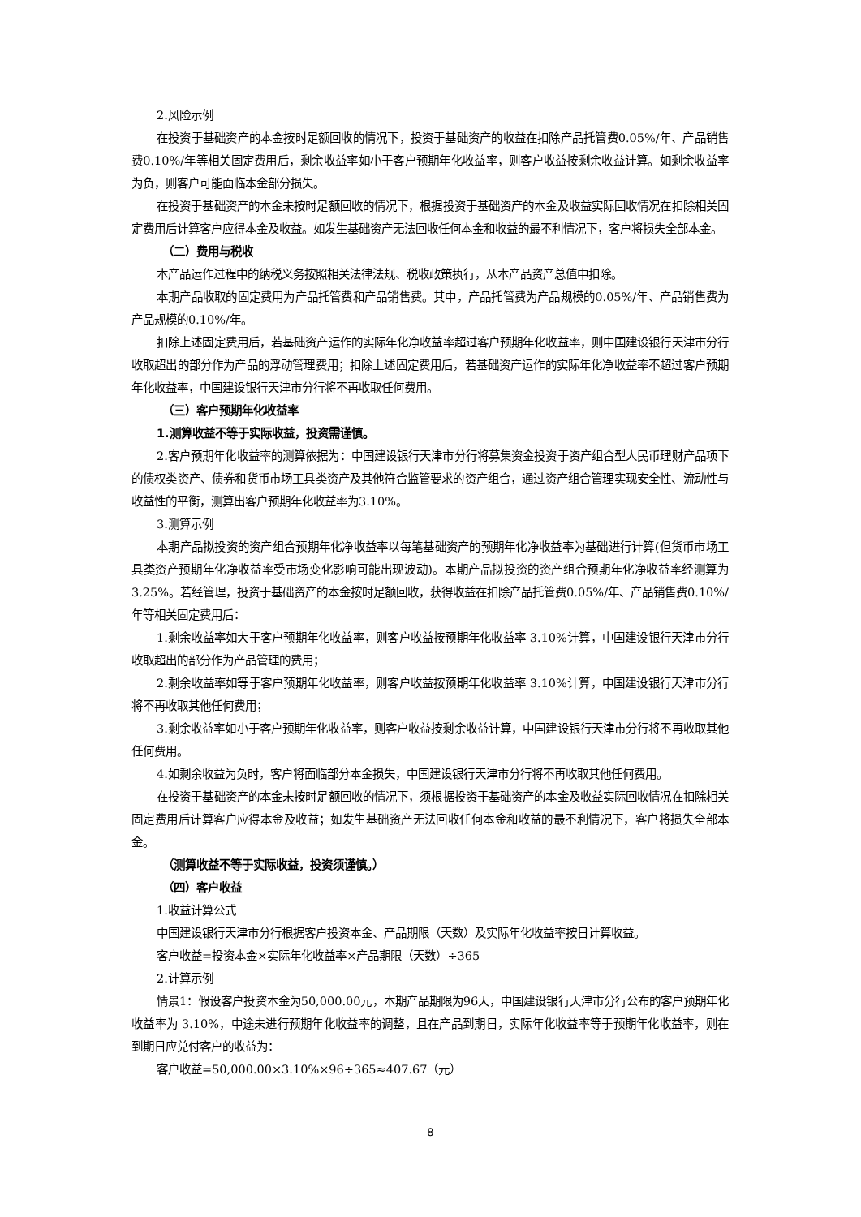2.风险示例
在投资于基础资产的本金按时足额回收的情况下，投资于基础资产的收益在扣除产品托管费0.05%/年、产品销售费0.10%/年等相关固定费用后，剩余收益率如小于客户预期年化收益率，则客户收益按剩余收益计算。如剩余收益率为负，则客户可能面临本金部分损失。
在投资于基础资产的本金未按时足额回收的情况下，根据投资于基础资产的本金及收益实际回收情况在扣除相关固定费用后计算客户应得本金及收益。如发生基础资产无法回收任何本金和收益的最不利情况下，客户将损失全部本金。
（二）费用与税收
本产品运作过程中的纳税义务按照相关法律法规、税收政策执行，从本产品资产总值中扣除。
本期产品收取的固定费用为产品托管费和产品销售费。其中，产品托管费为产品规模的0.05%/年、产品销售费为产品规模的0.10%/年。
扣除上述固定费用后，若基础资产运作的实际年化净收益率超过客户预期年化收益率，则中国建设银行天津市分行收取超出的部分作为产品的浮动管理费用；扣除上述固定费用后，若基础资产运作的实际年化净收益率不超过客户预期年化收益率，中国建设银行天津市分行将不再收取任何费用。
（三）客户预期年化收益率
1.测算收益不等于实际收益，投资需谨慎。
2.客户预期年化收益率的测算依据为：中国建设银行天津市分行将募集资金投资于资产组合型人民币理财产品项下的债权类资产、债券和货币市场工具类资产及其他符合监管要求的资产组合，通过资产组合管理实现安全性、流动性与收益性的平衡，测算出客户预期年化收益率为3.10%。
3.测算示例
本期产品拟投资的资产组合预期年化净收益率以每笔基础资产的预期年化净收益率为基础进行计算(但货币市场工具类资产预期年化净收益率受市场变化影响可能出现波动)。本期产品拟投资的资产组合预期年化净收益率经测算为3.25%。若经管理，投资于基础资产的本金按时足额回收，获得收益在扣除产品托管费0.05%/年、产品销售费0.10%/年等相关固定费用后：
1.剩余收益率如大于客户预期年化收益率，则客户收益按预期年化收益率 3.10%计算，中国建设银行天津市分行收取超出的部分作为产品管理的费用；
2.剩余收益率如等于客户预期年化收益率，则客户收益按预期年化收益率 3.10%计算，中国建设银行天津市分行将不再收取其他任何费用；
3.剩余收益率如小于客户预期年化收益率，则客户收益按剩余收益计算，中国建设银行天津市分行将不再收取其他任何费用。
4.如剩余收益为负时，客户将面临部分本金损失，中国建设银行天津市分行将不再收取其他任何费用。
在投资于基础资产的本金未按时足额回收的情况下，须根据投资于基础资产的本金及收益实际回收情况在扣除相关固定费用后计算客户应得本金及收益；如发生基础资产无法回收任何本金和收益的最不利情况下，客户将损失全部本金。
（测算收益不等于实际收益，投资须谨慎。）
（四）客户收益
1.收益计算公式
中国建设银行天津市分行根据客户投资本金、产品期限（天数）及实际年化收益率按日计算收益。
客户收益=投资本金×实际年化收益率×产品期限（天数）÷365
2.计算示例
情景1：假设客户投资本金为50,000.00元，本期产品期限为96天，中国建设银行天津市分行公布的客户预期年化收益率为 3.10%，中途未进行预期年化收益率的调整，且在产品到期日，实际年化收益率等于预期年化收益率，则在到期日应兑付客户的收益为：
客户收益=50,000.00×3.10%×96÷365≈407.67（元）
8